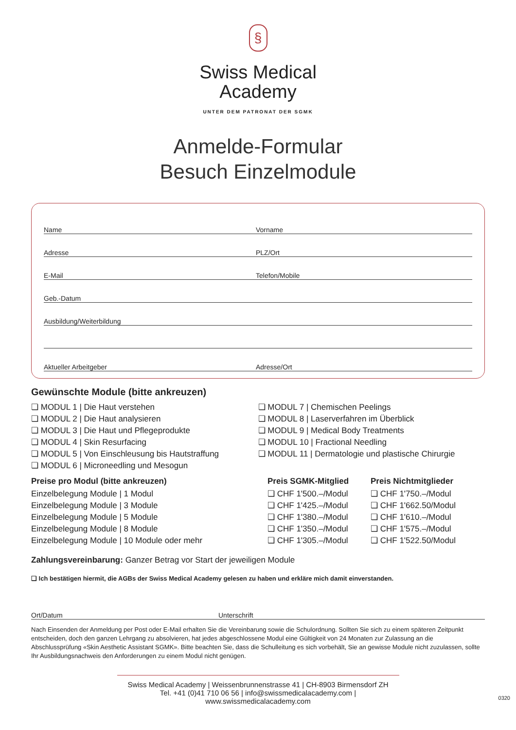§
Swiss Medical
Academy
UNTER DEM PATRONAT DER SGMK
Anmelde-Formular
Besuch Einzelmodule
Name Vorname
Adresse PLZ/Ort
E-Mail Telefon/Mobile
Geb.-Datum
Ausbildung/Weiterbildung
Aktueller Arbeitgeber Adresse/Ort
Gewünschte Module (bitte ankreuzen)
❏ MODUL 1 | Die Haut verstehen
❏ MODUL 2 | Die Haut analysieren
❏ MODUL 3 | Die Haut und Pflegeprodukte
❏ MODUL 4 | Skin Resurfacing
❏ MODUL 5 | Von Einschleusung bis Hautstraffung
❏ MODUL 6 | Microneedling und Mesogun
❏ MODUL 7 | Chemischen Peelings
❏ MODUL 8 | Laserverfahren im Überblick
❏ MODUL 9 | Medical Body Treatments
❏ MODUL 10 | Fractional Needling
❏ MODUL 11 | Dermatologie und plastische Chirurgie
| Preise pro Modul (bitte ankreuzen) | Preis SGMK-Mitglied | Preis Nichtmitglieder |
| --- | --- | --- |
| Einzelbelegung Module / 1 Modul | ❏ CHF 1'500.–/Modul | ❏ CHF 1'750.–/Modul |
| Einzelbelegung Module / 3 Module | ❏ CHF 1'425.–/Modul | ❏ CHF 1'662.50/Modul |
| Einzelbelegung Module / 5 Module | ❏ CHF 1'380.–/Modul | ❏ CHF 1'610.–/Modul |
| Einzelbelegung Module / 8 Module | ❏ CHF 1'350.–/Modul | ❏ CHF 1'575.–/Modul |
| Einzelbelegung Module / 10 Module oder mehr | ❏ CHF 1'305.–/Modul | ❏ CHF 1'522.50/Modul |
Zahlungsvereinbarung: Ganzer Betrag vor Start der jeweiligen Module
❏ Ich bestätigen hiermit, die AGBs der Swiss Medical Academy gelesen zu haben und erkläre mich damit einverstanden.
Ort/Datum Unterschrift
Nach Einsenden der Anmeldung per Post oder E-Mail erhalten Sie die Vereinbarung sowie die Schulordnung. Sollten Sie sich zu einem späteren Zeitpunkt entscheiden, doch den ganzen Lehrgang zu absolvieren, hat jedes abgeschlossene Modul eine Gültigkeit von 24 Monaten zur Zulassung an die Abschlussprüfung «Skin Aesthetic Assistant SGMK». Bitte beachten Sie, dass die Schulleitung es sich vorbehält, Sie an gewisse Module nicht zuzulassen, sollte Ihr Ausbildungsnachweis den Anforderungen zu einem Modul nicht genügen.
Swiss Medical Academy | Weissenbrunnenstrasse 41 | CH-8903 Birmensdorf ZH
Tel. +41 (0)41 710 06 56 | info@swissmedicalacademy.com | www.swissmedicalacademy.com
0320